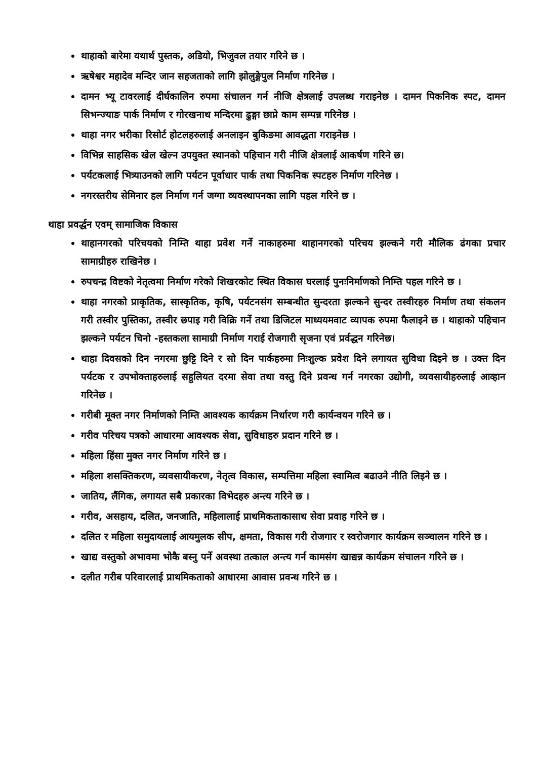थाहाको बारेमा यथार्थ पुस्तक, अडियो, भिजुवल तयार गरिने छ ।
ऋषेश्वर महादेव मन्दिर जान सहजताको लागि झोलुङ्गेपुल निर्माण गरिनेछ ।
दामन भ्यू टावरलाई दीर्घकालिन रुपमा संचालन गर्न नीजि क्षेत्रलाई उपलब्ध गराइनेछ । दामन पिकनिक स्पट, दामन सिभन्ज्याङ पार्क निर्माण र गोरखनाथ मन्दिरमा ढुङ्गा छाप्ने काम सम्पन्न गरिनेछ ।
थाहा नगर भरीका रिसोर्ट होटलहरुलाई अनलाइन बुकिङमा आवद्धता गराइनेछ ।
विभिन्न साहसिक खेल खेल्न उपयुक्त स्थानको पहिचान गरी नीजि क्षेत्रलाई आकर्षण गरिने छ।
पर्यटकलाई भित्र्याउनको लागि पर्यटन पूर्वाधार पार्क तथा पिकनिक स्पटहरु निर्माण गरिनेछ ।
नगरस्तरीय सेमिनार हल निर्माण गर्न जग्गा व्यवस्थापनका लागि पहल गरिने छ ।
थाहा प्रवर्द्धन एवम् सामाजिक विकास
थाहानगरको परिचयको निम्ति थाहा प्रवेश गर्ने नाकाहरुमा थाहानगरको परिचय झल्कने गरी मौलिक ढंगका प्रचार सामाग्रीहरु राखिनेछ ।
रुपचन्द्र विष्टको नेतृत्वमा निर्माण गरेको शिखरकोट स्थित विकास घरलाई पुनःनिर्माणको निम्ति पहल गरिने छ ।
थाहा नगरको प्राकृतिक, सास्कृतिक, कृषि, पर्यटनसंग सम्बन्धीत सुन्दरता झल्कने सुन्दर तस्वीरहरु निर्माण तथा संकलन गरी तस्वीर पुस्तिका, तस्वीर छपाइ गरी विक्रि गर्ने तथा डिजिटल माध्ययमवाट व्यापक रुपमा फैलाइने छ । थाहाको पहिचान झल्कने पर्यटन चिनो -हस्तकला सामाग्री निर्माण गराई रोजगारी सृजना एवं प्रर्वद्धन गरिनेछ।
थाहा दिवसको दिन नगरमा छुट्टि दिने र सो दिन पार्कहरुमा निःशुल्क प्रवेश दिने लगायत सुविधा दिइने छ । उक्त दिन पर्यटक र उपभोक्ताहरुलाई सहुलियत दरमा सेवा तथा वस्तु दिने प्रवन्ध गर्न नगरका उद्योगी, व्यवसायीहरुलाई आव्हान गरिनेछ ।
गरीबी मूक्त नगर निर्माणको निम्ति आवश्यक कार्यक्रम निर्धारण गरी कार्यन्वयन गरिने छ ।
गरीव परिचय पत्रको आधारमा आवश्यक सेवा, सुविधाहरु प्रदान गरिने छ ।
महिला हिंसा मुक्त नगर निर्माण गरिने छ ।
महिला शसक्तिकरण, व्यवसायीकरण, नेतृत्व विकास, सम्पत्तिमा महिला स्वामित्व बढाउने नीति लिइने छ ।
जातिय, लैंगिक, लगायत सबै प्रकारका विभेदहरु अन्त्य गरिने छ ।
गरीव, असहाय, दलित, जनजाति, महिलालाई प्राथमिकताकासाथ सेवा प्रवाह गरिने छ ।
दलित र महिला समुदायलाई आयमुलक सीप, क्षमता, विकास गरी रोजगार र स्वरोजगार कार्यक्रम सञ्चालन गरिने छ ।
खाद्य वस्तुको अभावमा भोकै बस्नु पर्ने अवस्था तत्काल अन्त्य गर्न कामसंग खाद्यन्न कार्यक्रम संचालन गरिने छ ।
दलीत गरीब परिवारलाई प्राथमिकताको आधारमा आवास प्रवन्ध गरिने छ ।